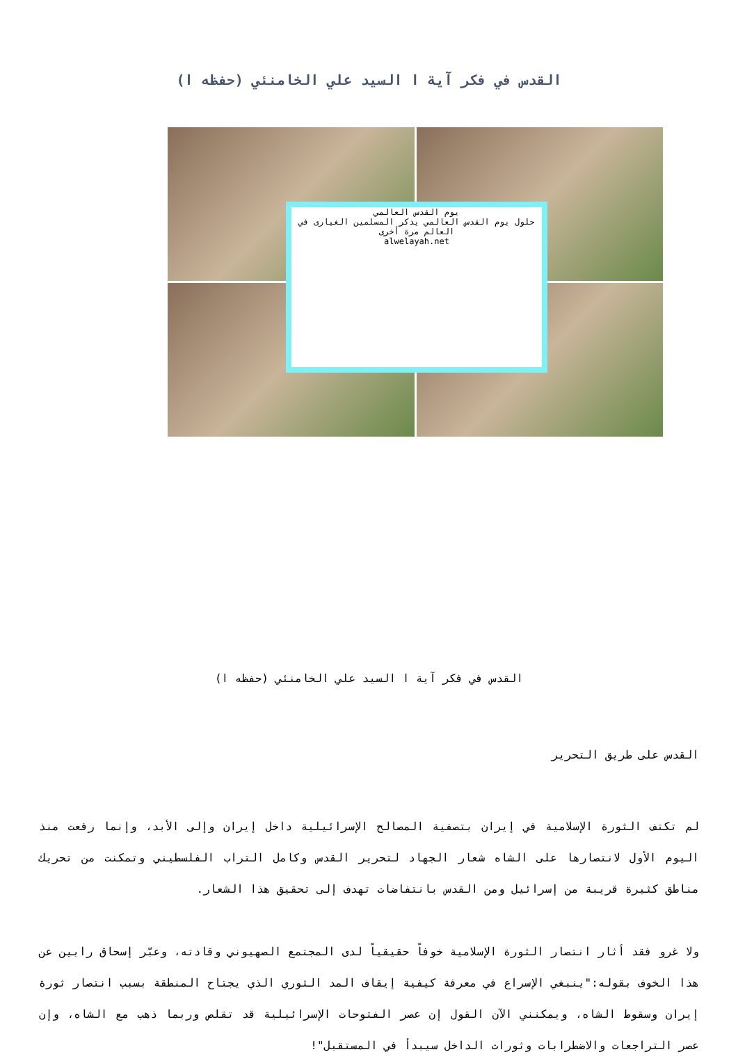القدس في فكر آية ا السيد علي الخامنئي (حفظه ا)
يوم القدس العالمي
حلول يوم القدس العالمي يذكر المسلمين الغيارى في العالم مرة أخرى
alwelayah.net
القدس في فكر آية ا السيد علي الخامنئي (حفظه ا)
القدس على طريق التحرير
لم تكتف الثورة الإسلامية في إيران بتصفية المصالح الإسرائيلية داخل إيران وإلى الأبد، وإنما رفعت منذ اليوم الأول لانتصارها على الشاه شعار الجهاد لتحرير القدس وكامل التراب الفلسطيني وتمكنت من تحريك مناطق كثيرة قريبة من إسرائيل ومن القدس بانتفاضات تهدف إلى تحقيق هذا الشعار.
ولا غرو فقد أثار انتصار الثورة الإسلامية خوفاً حقيقياً لدى المجتمع الصهيوني وقادته، وعبّر إسحاق رابين عن هذا الخوف بقوله:"ينبغي الإسراع في معرفة كيفية إيقاف المد الثوري الذي يجتاح المنطقة بسبب انتصار ثورة إيران وسقوط الشاه، ويمكنني الآن القول إن عصر الفتوحات الإسرائيلية قد تقلص وربما ذهب مع الشاه، وإن عصر التراجعات والاضطرابات وثورات الداخل سيبدأ في المستقبل"!